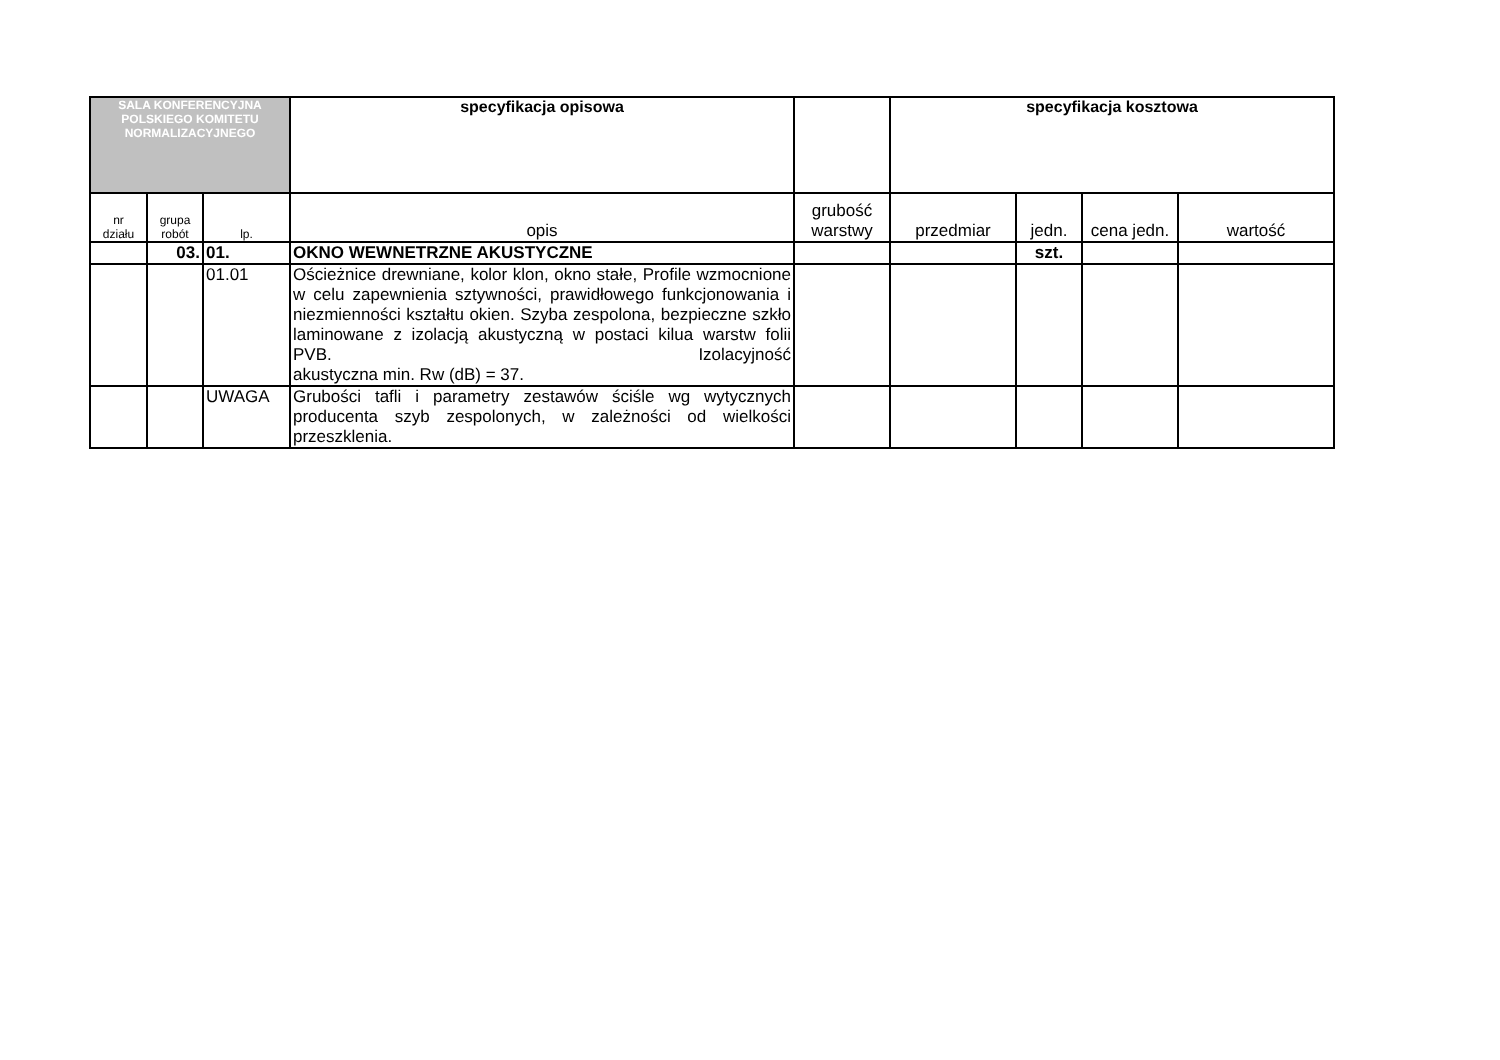| SALA KONFERENCYJNA POLSKIEGO KOMITETU NORMALIZACYJNEGO | | | specyfikacja opisowa | | specyfikacja kosztowa | | | |
| nr działu | grupa robót | lp. | opis | grubość warstwy | przedmiar | jedn. | cena jedn. | wartość |
| | 03. | 01. | OKNO WEWNETRZNE AKUSTYCZNE | | | szt. | | |
| | | 01.01 | Ościeżnice drewniane, kolor klon, okno stałe, Profile wzmocnione w celu zapewnienia sztywności, prawidłowego funkcjonowania i niezmienności kształtu okien. Szyba zespolona, bezpieczne szkło laminowane z izolacją akustyczną w postaci kilua warstw folii PVB. Izolacyjność akustyczna min. Rw (dB) = 37. | | | | | |
| | | UWAGA | Grubości tafli i parametry zestawów ściśle wg wytycznych producenta szyb zespolonych, w zależności od wielkości przeszklenia. | | | | | |